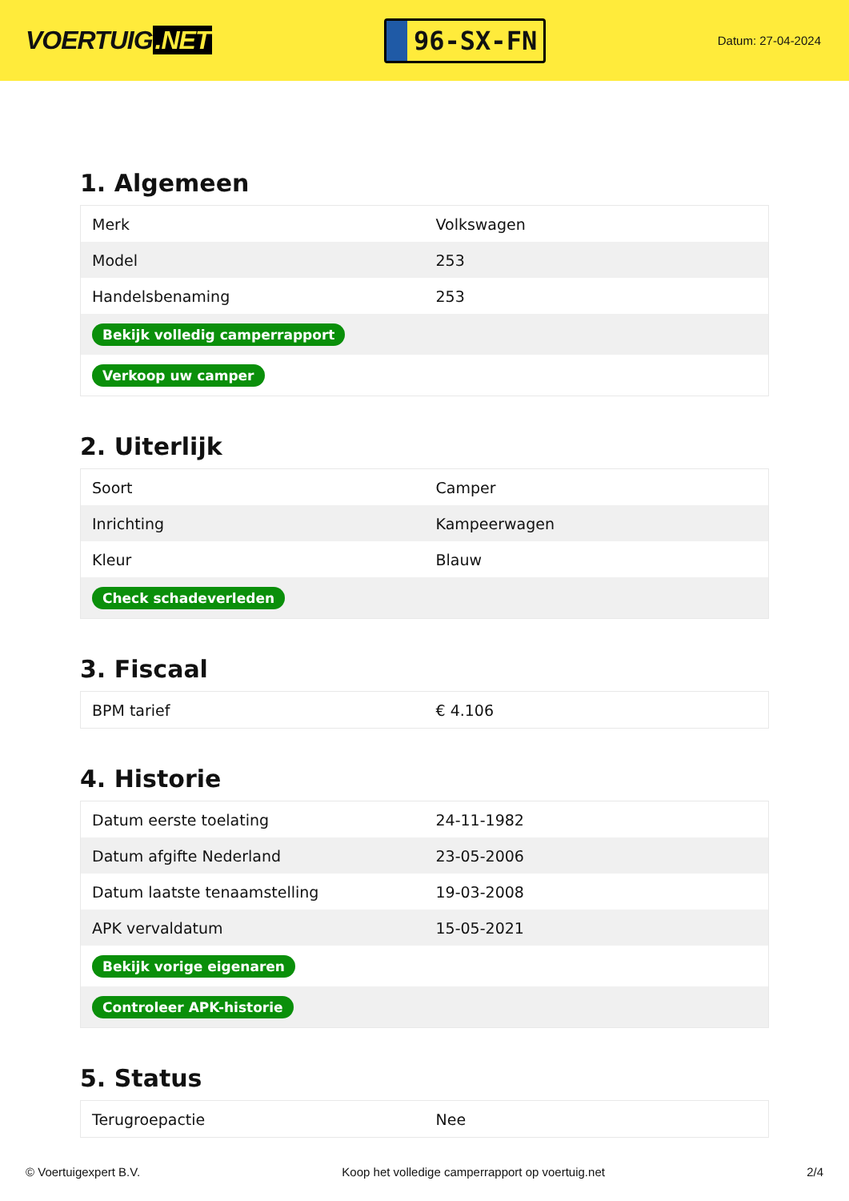VOERTUIG.NET
96-SX-FN
Datum: 27-04-2024
1. Algemeen
| Merk | Volkswagen |
| Model | 253 |
| Handelsbenaming | 253 |
| Bekijk volledig camperrapport | |
| Verkoop uw camper | |
2. Uiterlijk
| Soort | Camper |
| Inrichting | Kampeerwagen |
| Kleur | Blauw |
| Check schadeverleden | |
3. Fiscaal
| BPM tarief | € 4.106 |
4. Historie
| Datum eerste toelating | 24-11-1982 |
| Datum afgifte Nederland | 23-05-2006 |
| Datum laatste tenaamstelling | 19-03-2008 |
| APK vervaldatum | 15-05-2021 |
| Bekijk vorige eigenaren | |
| Controleer APK-historie | |
5. Status
| Terugroepactie | Nee |
© Voertuigexpert B.V. Koop het volledige camperrapport op voertuig.net 2/4